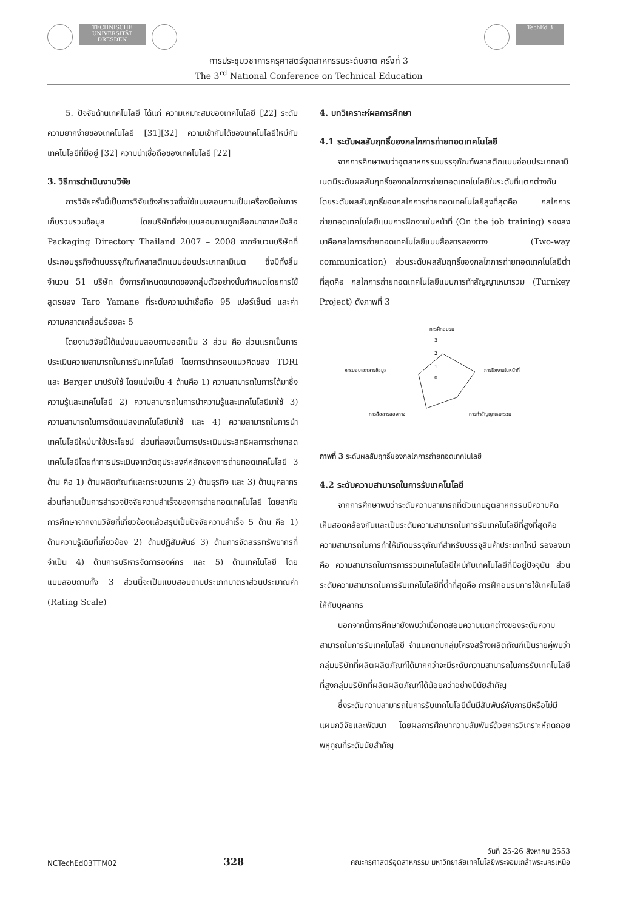TECHNISCHE UNIVERSITÄT DRESDEN TechEd 3
การประชุมวิชาการครุศาสตร์อุตสาหกรรมระดับชาติ ครั้งที่ 3
The 3<sup>rd</sup> National Conference on Technical Education
5. ปัจจัยด้านเทคโนโลยี ได้แก่ ความเหมาะสมของเทคโนโลยี [22] ระดับความยากง่ายของเทคโนโลยี [31][32] ความเข้ากันได้ของเทคโนโลยีใหม่กับเทคโนโลยีที่มีอยู่ [32] ความน่าเชื่อถือของเทคโนโลยี [22]
3. วิธีการดำเนินงานวิจัย
การวิจัยครั้งนี้เป็นการวิจัยเชิงสำรวจซึ่งใช้แบบสอบถามเป็นเครื่องมือในการเก็บรวบรวมข้อมูล โดยบริษัทที่ส่งแบบสอบถามถูกเลือกมาจากหนังสือ Packaging Directory Thailand 2007 – 2008 จากจำนวนบริษัทที่ประกอบธุรกิจด้านบรรจุภัณฑ์พลาสติกแบบอ่อนประเภทลามิเนต ซึ่งมีทั้งสิ้นจำนวน 51 บริษัท ซึ่งการกำหนดขนาดของกลุ่มตัวอย่างนั้นกำหนดโดยการใช้สูตรของ Taro Yamane ที่ระดับความน่าเชื่อถือ 95 เปอร์เซ็นต์ และค่าความคลาดเคลื่อนร้อยละ 5
โดยงานวิจัยนี้ได้แบ่งแบบสอบถามออกเป็น 3 ส่วน คือ ส่วนแรกเป็นการประเมินความสามารถในการรับเทคโนโลยี โดยการนำกรอบแนวคิดของ TDRI และ Berger มาปรับใช้ โดยแบ่งเป็น 4 ด้านคือ 1) ความสามารถในการได้มาซึ่งความรู้และเทคโนโลยี 2) ความสามารถในการนำความรู้และเทคโนโลยีมาใช้ 3) ความสามารถในการดัดแปลงเทคโนโลยีมาใช้ และ 4) ความสามารถในการนำเทคโนโลยีใหม่มาใช้ประโยชน์ ส่วนที่สองเป็นการประเมินประสิทธิผลการถ่ายทอดเทคโนโลยีโดยทำการประเมินจากวัตถุประสงค์หลักของการถ่ายทอดเทคโนโลยี 3 ด้าน คือ 1) ด้านผลิตภัณฑ์และกระบวนการ 2) ด้านธุรกิจ และ 3) ด้านบุคลากร ส่วนที่สามเป็นการสำรวจปัจจัยความสำเร็จของการถ่ายทอดเทคโนโลยี โดยอาศัยการศึกษาจากงานวิจัยที่เกี่ยวข้องแล้วสรุปเป็นปัจจัยความสำเร็จ 5 ด้าน คือ 1) ด้านความรู้เดิมที่เกี่ยวข้อง 2) ด้านปฏิสัมพันธ์ 3) ด้านการจัดสรรทรัพยากรที่จำเป็น 4) ด้านการบริหารจัดการองค์กร และ 5) ด้านเทคโนโลยี โดยแบบสอบถามทั้ง 3 ส่วนนี้จะเป็นแบบสอบถามประเภทมาตราส่วนประมาณค่า (Rating Scale)
4. บทวิเคราะห์ผลการศึกษา
4.1 ระดับผลสัมฤทธิ์ของกลไกการถ่ายทอดเทคโนโลยี
จากการศึกษาพบว่าอุตสาหกรรมบรรจุภัณฑ์พลาสติกแบบอ่อนประเภทลามิเนตมีระดับผลสัมฤทธิ์ของกลไกการถ่ายทอดเทคโนโลยีในระดับที่แตกต่างกัน โดยระดับผลสัมฤทธิ์ของกลไกการถ่ายทอดเทคโนโลยีสูงที่สุดคือ กลไกการถ่ายทอดเทคโนโลยีแบบการฝึกงานในหน้าที่ (On the job training) รองลงมาคือกลไกการถ่ายทอดเทคโนโลยีแบบสื่อสารสองทาง (Two-way communication) ส่วนระดับผลสัมฤทธิ์ของกลไกการถ่ายทอดเทคโนโลยีต่ำที่สุดคือ กลไกการถ่ายทอดเทคโนโลยีแบบการทำสัญญาเหมารวม (Turnkey Project) ดังภาพที่ 3
การฝึกอบรม
3
2
1
0
การฝึกงานในหน้าที่
การมอบเอกสารข้อมูล
การทำสัญญาเหมารวม
การสื่อสารสองทาง
ภาพที่ 3 ระดับผลสัมฤทธิ์ของกลไกการถ่ายทอดเทคโนโลยี
4.2 ระดับความสามารถในการรับเทคโนโลยี
จากการศึกษาพบว่าระดับความสามารถที่ตัวแทนอุตสาหกรรมมีความคิดเห็นสอดคล้องกันและเป็นระดับความสามารถในการรับเทคโนโลยีที่สูงที่สุดคือ ความสามารถในการทำให้เกิดบรรจุภัณฑ์สำหรับบรรจุสินค้าประเภทใหม่ รองลงมาคือ ความสามารถในการการรวมเทคโนโลยีใหม่กับเทคโนโลยีที่มีอยู่ปัจจุบัน ส่วนระดับความสามารถในการรับเทคโนโลยีที่ต่ำที่สุดคือ การฝึกอบรมการใช้เทคโนโลยีให้กับบุคลากร
นอกจากนี้การศึกษายังพบว่าเมื่อทดสอบความแตกต่างของระดับความสามารถในการรับเทคโนโลยี จำแนกตามกลุ่มโครงสร้างผลิตภัณฑ์เป็นรายคู่พบว่า กลุ่มบริษัทที่ผลิตผลิตภัณฑ์ได้มากกว่าจะมีระดับความสามารถในการรับเทคโนโลยีที่สูงกลุ่มบริษัทที่ผลิตผลิตภัณฑ์ได้น้อยกว่าอย่างมีนัยสำคัญ
ซึ่งระดับความสามารถในการรับเทคโนโลยีนั้นมีสัมพันธ์กับการมีหรือไม่มีแผนกวิจัยและพัฒนา โดยผลการศึกษาความสัมพันธ์ด้วยการวิเคราะห์ถดถอยพหุคูณที่ระดับนัยสำคัญ
NCTechEd03TTM02 328 วันที่ 25-26 สิงหาคม 2553
คณะครุศาสตร์อุตสาหกรรม มหาวิทยาลัยเทคโนโลยีพระจอมเกล้าพระนครเหนือ